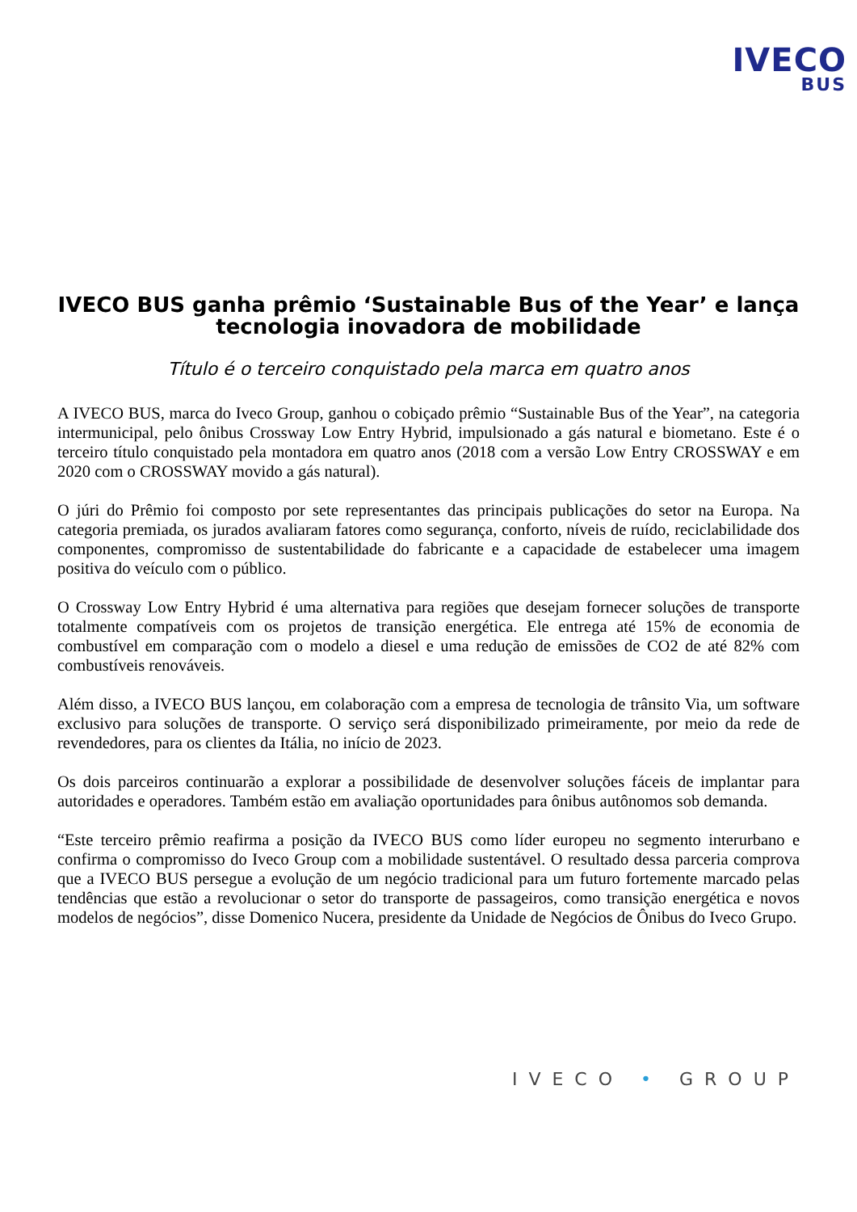IVECO
BUS
IVECO BUS ganha prêmio ‘Sustainable Bus of the Year’ e lança tecnologia inovadora de mobilidade
Título é o terceiro conquistado pela marca em quatro anos
A IVECO BUS, marca do Iveco Group, ganhou o cobiçado prêmio “Sustainable Bus of the Year”, na categoria intermunicipal, pelo ônibus Crossway Low Entry Hybrid, impulsionado a gás natural e biometano. Este é o terceiro título conquistado pela montadora em quatro anos (2018 com a versão Low Entry CROSSWAY e em 2020 com o CROSSWAY movido a gás natural).
O júri do Prêmio foi composto por sete representantes das principais publicações do setor na Europa. Na categoria premiada, os jurados avaliaram fatores como segurança, conforto, níveis de ruído, reciclabilidade dos componentes, compromisso de sustentabilidade do fabricante e a capacidade de estabelecer uma imagem positiva do veículo com o público.
O Crossway Low Entry Hybrid é uma alternativa para regiões que desejam fornecer soluções de transporte totalmente compatíveis com os projetos de transição energética. Ele entrega até 15% de economia de combustível em comparação com o modelo a diesel e uma redução de emissões de CO2 de até 82% com combustíveis renováveis.
Além disso, a IVECO BUS lançou, em colaboração com a empresa de tecnologia de trânsito Via, um software exclusivo para soluções de transporte. O serviço será disponibilizado primeiramente, por meio da rede de revendedores, para os clientes da Itália, no início de 2023.
Os dois parceiros continuarão a explorar a possibilidade de desenvolver soluções fáceis de implantar para autoridades e operadores. Também estão em avaliação oportunidades para ônibus autônomos sob demanda.
“Este terceiro prêmio reafirma a posição da IVECO BUS como líder europeu no segmento interurbano e confirma o compromisso do Iveco Group com a mobilidade sustentável. O resultado dessa parceria comprova que a IVECO BUS persegue a evolução de um negócio tradicional para um futuro fortemente marcado pelas tendências que estão a revolucionar o setor do transporte de passageiros, como transição energética e novos modelos de negócios”, disse Domenico Nucera, presidente da Unidade de Negócios de Ônibus do Iveco Grupo.
IVECO • GROUP